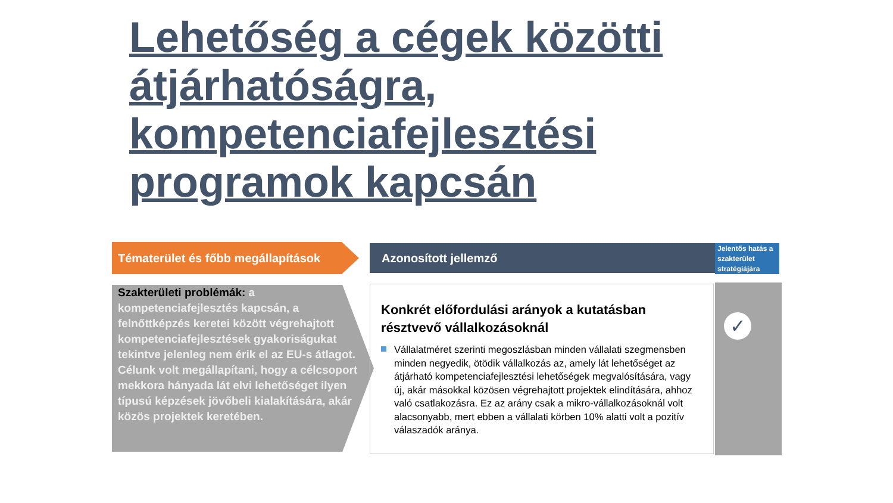Lehetőség a cégek közötti átjárhatóságra, kompetenciafejlesztési programok kapcsán
Tématerület és főbb megállapítások
Azonosított jellemző
Jelentős hatás a szakterület stratégiájára
Szakterületi problémák: a kompetenciafejlesztés kapcsán, a felnőttképzés keretei között végrehajtott kompetenciafejlesztések gyakoriságukat tekintve jelenleg nem érik el az EU-s átlagot. Célunk volt megállapítani, hogy a célcsoport mekkora hányada lát elvi lehetőséget ilyen típusú képzések jövőbeli kialakítására, akár közös projektek keretében.
Konkrét előfordulási arányok a kutatásban résztvevő vállalkozásoknál
Vállalatméret szerinti megoszlásban minden vállalati szegmensben minden negyedik, ötödik vállalkozás az, amely lát lehetőséget az átjárható kompetenciafejlesztési lehetőségek megvalósítására, vagy új, akár másokkal közösen végrehajtott projektek elindítására, ahhoz való csatlakozásra. Ez az arány csak a mikro-vállalkozásoknál volt alacsonyabb, mert ebben a vállalati körben 10% alatti volt a pozitív válaszadók aránya.
✓